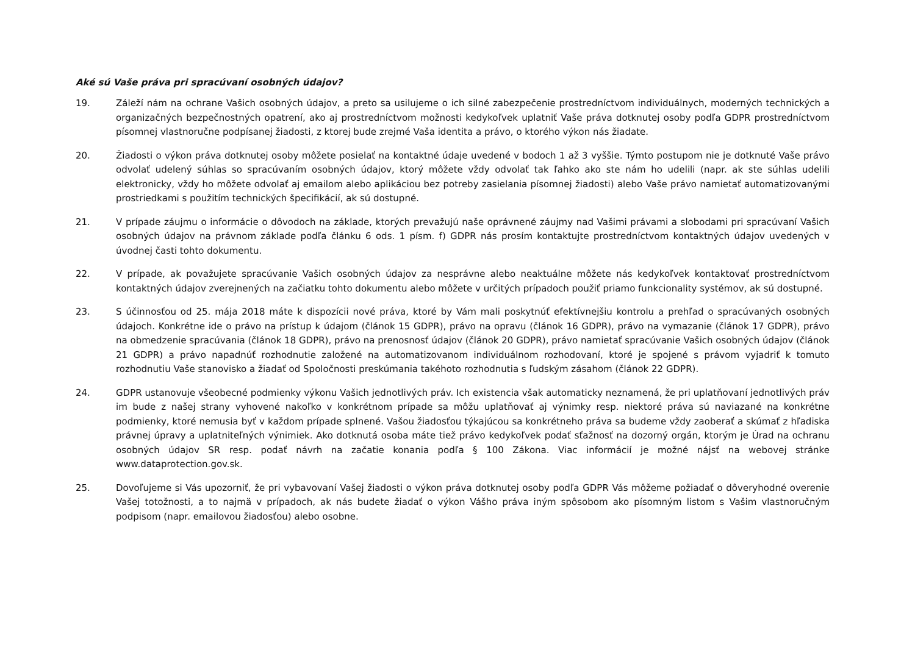Aké sú Vaše práva pri spracúvaní osobných údajov?
19. Záleží nám na ochrane Vašich osobných údajov, a preto sa usilujeme o ich silné zabezpečenie prostredníctvom individuálnych, moderných technických a organizačných bezpečnostných opatrení, ako aj prostredníctvom možnosti kedykoľvek uplatniť Vaše práva dotknutej osoby podľa GDPR prostredníctvom písomnej vlastnoručne podpísanej žiadosti, z ktorej bude zrejmé Vaša identita a právo, o ktorého výkon nás žiadate.
20. Žiadosti o výkon práva dotknutej osoby môžete posielať na kontaktné údaje uvedené v bodoch 1 až 3 vyššie. Týmto postupom nie je dotknuté Vaše právo odvolať udelený súhlas so spracúvaním osobných údajov, ktorý môžete vždy odvolať tak ľahko ako ste nám ho udelili (napr. ak ste súhlas udelili elektronicky, vždy ho môžete odvolať aj emailom alebo aplikáciou bez potreby zasielania písomnej žiadosti) alebo Vaše právo namietať automatizovanými prostriedkami s použitím technických špecifikácií, ak sú dostupné.
21. V prípade záujmu o informácie o dôvodoch na základe, ktorých prevažujú naše oprávnené záujmy nad Vašimi právami a slobodami pri spracúvaní Vašich osobných údajov na právnom základe podľa článku 6 ods. 1 písm. f) GDPR nás prosím kontaktujte prostredníctvom kontaktných údajov uvedených v úvodnej časti tohto dokumentu.
22. V prípade, ak považujete spracúvanie Vašich osobných údajov za nesprávne alebo neaktuálne môžete nás kedykoľvek kontaktovať prostredníctvom kontaktných údajov zverejnených na začiatku tohto dokumentu alebo môžete v určitých prípadoch použiť priamo funkcionality systémov, ak sú dostupné.
23. S účinnosťou od 25. mája 2018 máte k dispozícii nové práva, ktoré by Vám mali poskytnúť efektívnejšiu kontrolu a prehľad o spracúvaných osobných údajoch. Konkrétne ide o právo na prístup k údajom (článok 15 GDPR), právo na opravu (článok 16 GDPR), právo na vymazanie (článok 17 GDPR), právo na obmedzenie spracúvania (článok 18 GDPR), právo na prenosnosť údajov (článok 20 GDPR), právo namietať spracúvanie Vašich osobných údajov (článok 21 GDPR) a právo napadnúť rozhodnutie založené na automatizovanom individuálnom rozhodovaní, ktoré je spojené s právom vyjadriť k tomuto rozhodnutiu Vaše stanovisko a žiadať od Spoločnosti preskúmania takéhoto rozhodnutia s ľudským zásahom (článok 22 GDPR).
24. GDPR ustanovuje všeobecné podmienky výkonu Vašich jednotlivých práv. Ich existencia však automaticky neznamená, že pri uplatňovaní jednotlivých práv im bude z našej strany vyhovené nakoľko v konkrétnom prípade sa môžu uplatňovať aj výnimky resp. niektoré práva sú naviazané na konkrétne podmienky, ktoré nemusia byť v každom prípade splnené. Vašou žiadosťou týkajúcou sa konkrétneho práva sa budeme vždy zaoberať a skúmať z hľadiska právnej úpravy a uplatniteľných výnimiek. Ako dotknutá osoba máte tiež právo kedykoľvek podať sťažnosť na dozorný orgán, ktorým je Úrad na ochranu osobných údajov SR resp. podať návrh na začatie konania podľa § 100 Zákona. Viac informácií je možné nájsť na webovej stránke www.dataprotection.gov.sk.
25. Dovoľujeme si Vás upozorniť, že pri vybavovaní Vašej žiadosti o výkon práva dotknutej osoby podľa GDPR Vás môžeme požiadať o dôveryhodné overenie Vašej totožnosti, a to najmä v prípadoch, ak nás budete žiadať o výkon Vášho práva iným spôsobom ako písomným listom s Vašim vlastnoručným podpisom (napr. emailovou žiadosťou) alebo osobne.